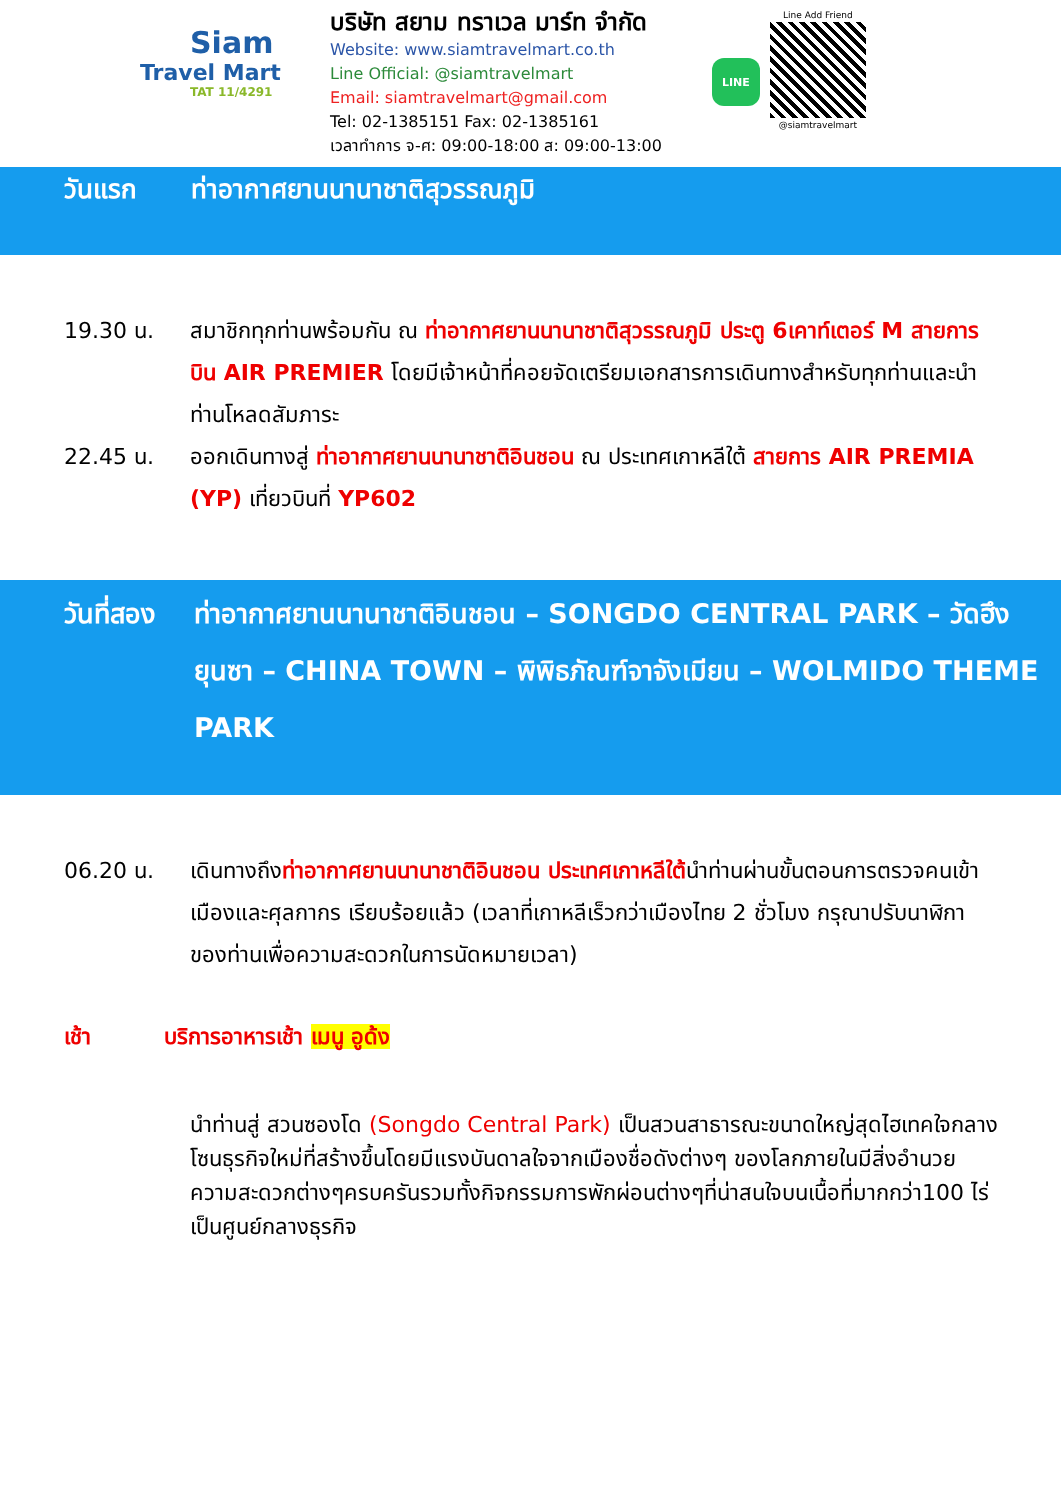Siam
Travel Mart
TAT 11/4291
บริษัท สยาม ทราเวล มาร์ท จำกัด
Website: www.siamtravelmart.co.th
Line Official: @siamtravelmart
Email: siamtravelmart@gmail.com
Tel: 02-1385151 Fax: 02-1385161
เวลาทำการ จ-ศ: 09:00-18:00 ส: 09:00-13:00
LINE
Line Add Friend
@siamtravelmart
วันแรก ท่าอากาศยานนานาชาติสุวรรณภูมิ
19.30 น. สมาชิกทุกท่านพร้อมกัน ณ ท่าอากาศยานนานาชาติสุวรรณภูมิ ประตู 6เคาท์เตอร์ M สายการบิน AIR PREMIER โดยมีเจ้าหน้าที่คอยจัดเตรียมเอกสารการเดินทางสำหรับทุกท่านและนำท่านโหลดสัมภาระ
22.45 น. ออกเดินทางสู่ ท่าอากาศยานนานาชาติอินชอน ณ ประเทศเกาหลีใต้ สายการ AIR PREMIA (YP) เที่ยวบินที่ YP602
วันที่สอง
ท่าอากาศยานนานาชาติอินชอน – SONGDO CENTRAL PARK – วัดฮึงยุนซา – CHINA TOWN – พิพิธภัณฑ์จาจังเมียน – WOLMIDO THEME PARK
06.20 น. เดินทางถึงท่าอากาศยานนานาชาติอินชอน ประเทศเกาหลีใต้นำท่านผ่านขั้นตอนการตรวจคนเข้าเมืองและศุลกากร เรียบร้อยแล้ว (เวลาที่เกาหลีเร็วกว่าเมืองไทย 2 ชั่วโมง กรุณาปรับนาฬิกาของท่านเพื่อความสะดวกในการนัดหมายเวลา)
เช้า บริการอาหารเช้า เมนู อูด้ง
นำท่านสู่ สวนซองโด (Songdo Central Park) เป็นสวนสาธารณะขนาดใหญ่สุดไฮเทคใจกลางโซนธุรกิจใหม่ที่สร้างขึ้นโดยมีแรงบันดาลใจจากเมืองชื่อดังต่างๆ ของโลกภายในมีสิ่งอำนวยความสะดวกต่างๆครบครันรวมทั้งกิจกรรมการพักผ่อนต่างๆที่น่าสนใจบนเนื้อที่มากกว่า100 ไร่ เป็นศูนย์กลางธุรกิจ